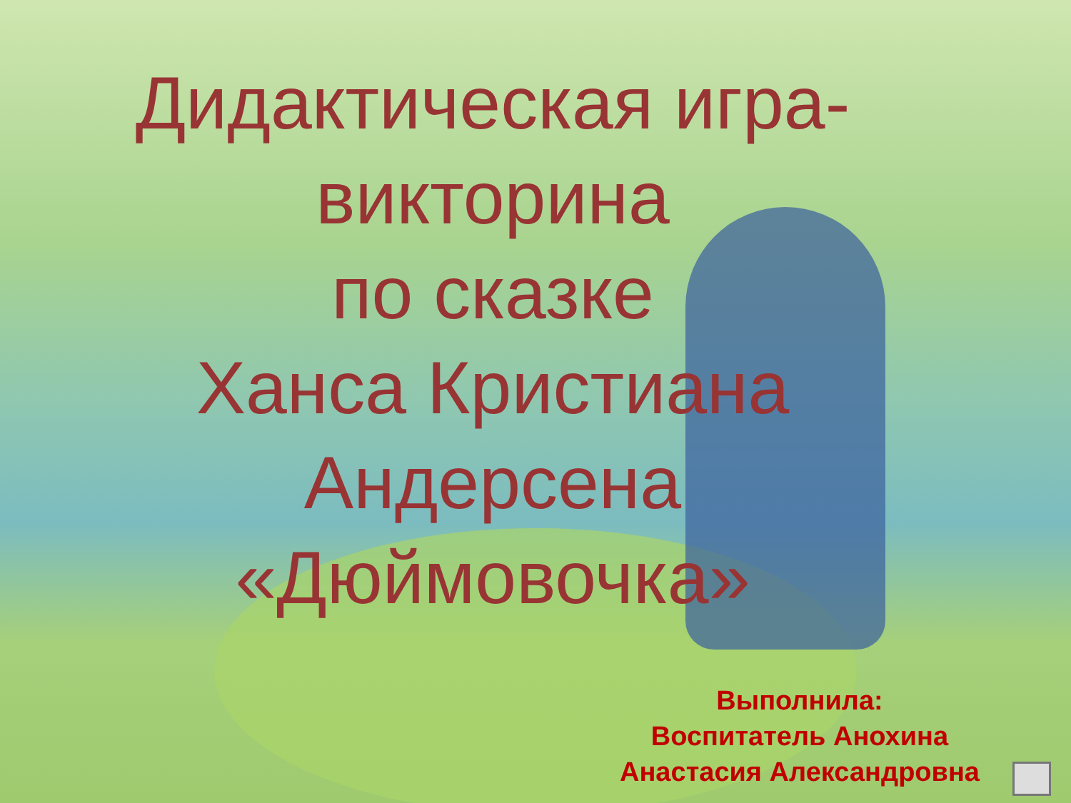Дидактическая игра-
викторина
по сказке
Ханса Кристиана
Андерсена
«Дюймовочка»
Выполнила:
Воспитатель Анохина
Анастасия Александровна